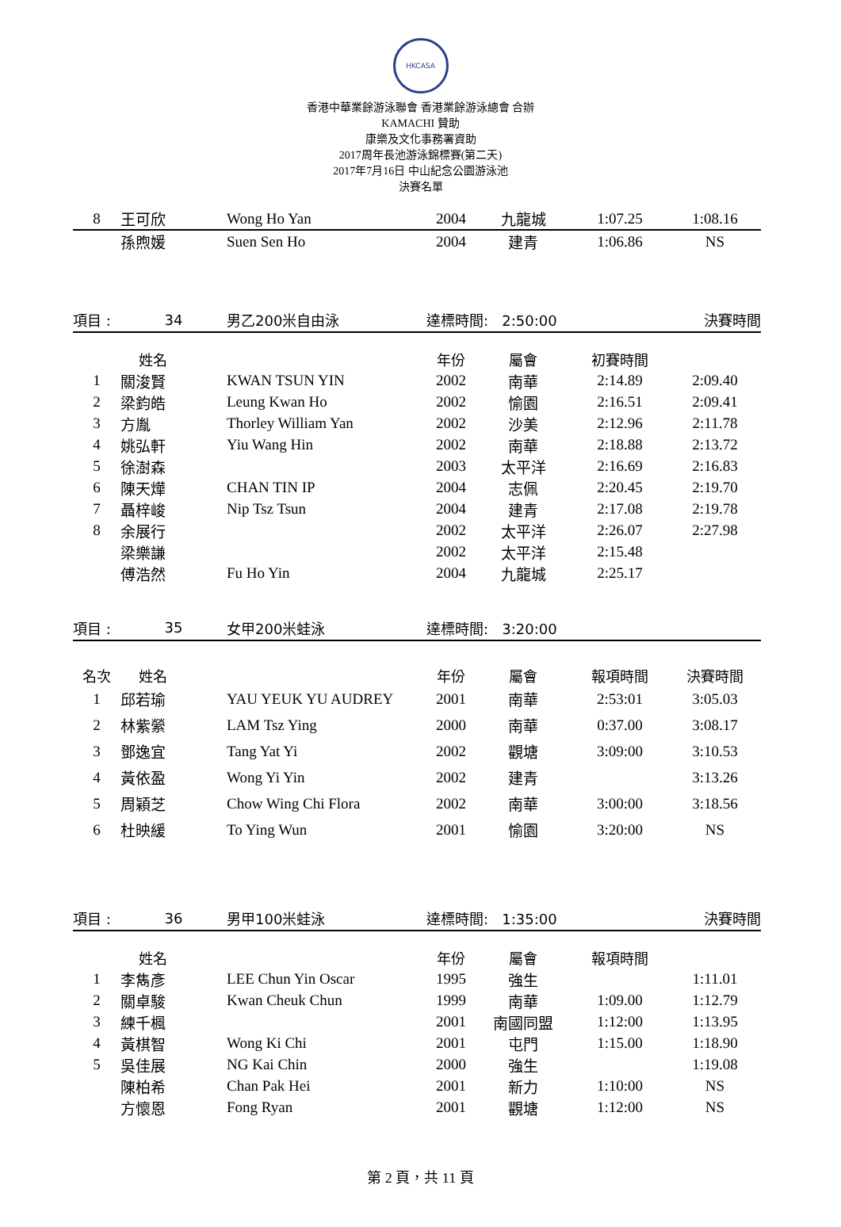HKCASA
香港中華業餘游泳聯會 香港業餘游泳總會 合辦
KAMACHI 贊助
康樂及文化事務署資助
2017周年長池游泳錦標賽(第二天)
2017年7月16日 中山紀念公園游泳池
決賽名單
| 8 | 王可欣 | Wong Ho Yan | 2004 | 九龍城 | 1:07.25 | 1:08.16 |
| | 孫煦媛 | Suen Sen Ho | 2004 | 建青 | 1:06.86 | NS |
| 項目 : | 34 | 男乙200米自由泳 | 達標時間: 2:50:00 | | | 決賽時間 |
| | 姓名 | | 年份 | 屬會 | 初賽時間 | |
| 1 | 關浚賢 | KWAN TSUN YIN | 2002 | 南華 | 2:14.89 | 2:09.40 |
| 2 | 梁鈞皓 | Leung Kwan Ho | 2002 | 愉園 | 2:16.51 | 2:09.41 |
| 3 | 方胤 | Thorley William Yan | 2002 | 沙美 | 2:12.96 | 2:11.78 |
| 4 | 姚弘軒 | Yiu Wang Hin | 2002 | 南華 | 2:18.88 | 2:13.72 |
| 5 | 徐澍森 | | 2003 | 太平洋 | 2:16.69 | 2:16.83 |
| 6 | 陳天燁 | CHAN TIN IP | 2004 | 志佩 | 2:20.45 | 2:19.70 |
| 7 | 聶梓峻 | Nip Tsz Tsun | 2004 | 建青 | 2:17.08 | 2:19.78 |
| 8 | 余展行 | | 2002 | 太平洋 | 2:26.07 | 2:27.98 |
| | 梁樂謙 | | 2002 | 太平洋 | 2:15.48 | |
| | 傅浩然 | Fu Ho Yin | 2004 | 九龍城 | 2:25.17 | |
| 項目 : | 35 | 女甲200米蛙泳 | 達標時間: 3:20:00 | | | |
| 名次 | 姓名 | | 年份 | 屬會 | 報項時間 | 決賽時間 |
| 1 | 邱若瑜 | YAU YEUK YU AUDREY | 2001 | 南華 | 2:53:01 | 3:05.03 |
| 2 | 林紫縈 | LAM Tsz Ying | 2000 | 南華 | 0:37.00 | 3:08.17 |
| 3 | 鄧逸宜 | Tang Yat Yi | 2002 | 觀塘 | 3:09:00 | 3:10.53 |
| 4 | 黃依盈 | Wong Yi Yin | 2002 | 建青 | | 3:13.26 |
| 5 | 周穎芝 | Chow Wing Chi Flora | 2002 | 南華 | 3:00:00 | 3:18.56 |
| 6 | 杜映緩 | To Ying Wun | 2001 | 愉園 | 3:20:00 | NS |
| 項目 : | 36 | 男甲100米蛙泳 | 達標時間: 1:35:00 | | | 決賽時間 |
| | 姓名 | | 年份 | 屬會 | 報項時間 | |
| 1 | 李雋彥 | LEE Chun Yin Oscar | 1995 | 強生 | | 1:11.01 |
| 2 | 關卓駿 | Kwan Cheuk Chun | 1999 | 南華 | 1:09.00 | 1:12.79 |
| 3 | 練千楓 | | 2001 | 南國同盟 | 1:12:00 | 1:13.95 |
| 4 | 黃棋智 | Wong Ki Chi | 2001 | 屯門 | 1:15.00 | 1:18.90 |
| 5 | 吳佳展 | NG Kai Chin | 2000 | 強生 | | 1:19.08 |
| | 陳柏希 | Chan Pak Hei | 2001 | 新力 | 1:10:00 | NS |
| | 方懷恩 | Fong Ryan | 2001 | 觀塘 | 1:12:00 | NS |
第 2 頁，共 11 頁